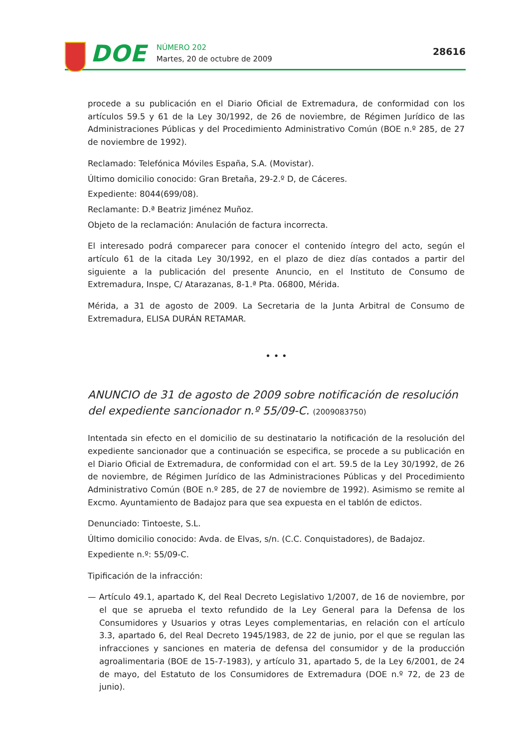DOE
NÚMERO 202
Martes, 20 de octubre de 2009
28616
procede a su publicación en el Diario Oficial de Extremadura, de conformidad con los artículos 59.5 y 61 de la Ley 30/1992, de 26 de noviembre, de Régimen Jurídico de las Administraciones Públicas y del Procedimiento Administrativo Común (BOE n.º 285, de 27 de noviembre de 1992).
Reclamado: Telefónica Móviles España, S.A. (Movistar).
Último domicilio conocido: Gran Bretaña, 29-2.º D, de Cáceres.
Expediente: 8044(699/08).
Reclamante: D.ª Beatriz Jiménez Muñoz.
Objeto de la reclamación: Anulación de factura incorrecta.
El interesado podrá comparecer para conocer el contenido íntegro del acto, según el artículo 61 de la citada Ley 30/1992, en el plazo de diez días contados a partir del siguiente a la publicación del presente Anuncio, en el Instituto de Consumo de Extremadura, Inspe, C/ Atarazanas, 8-1.ª Pta. 06800, Mérida.
Mérida, a 31 de agosto de 2009. La Secretaria de la Junta Arbitral de Consumo de Extremadura, ELISA DURÁN RETAMAR.
• • •
ANUNCIO de 31 de agosto de 2009 sobre notificación de resolución del expediente sancionador n.º 55/09-C. (2009083750)
Intentada sin efecto en el domicilio de su destinatario la notificación de la resolución del expediente sancionador que a continuación se especifica, se procede a su publicación en el Diario Oficial de Extremadura, de conformidad con el art. 59.5 de la Ley 30/1992, de 26 de noviembre, de Régimen Jurídico de las Administraciones Públicas y del Procedimiento Administrativo Común (BOE n.º 285, de 27 de noviembre de 1992). Asimismo se remite al Excmo. Ayuntamiento de Badajoz para que sea expuesta en el tablón de edictos.
Denunciado: Tintoeste, S.L.
Último domicilio conocido: Avda. de Elvas, s/n. (C.C. Conquistadores), de Badajoz.
Expediente n.º: 55/09-C.
Tipificación de la infracción:
— Artículo 49.1, apartado K, del Real Decreto Legislativo 1/2007, de 16 de noviembre, por el que se aprueba el texto refundido de la Ley General para la Defensa de los Consumidores y Usuarios y otras Leyes complementarias, en relación con el artículo 3.3, apartado 6, del Real Decreto 1945/1983, de 22 de junio, por el que se regulan las infracciones y sanciones en materia de defensa del consumidor y de la producción agroalimentaria (BOE de 15-7-1983), y artículo 31, apartado 5, de la Ley 6/2001, de 24 de mayo, del Estatuto de los Consumidores de Extremadura (DOE n.º 72, de 23 de junio).